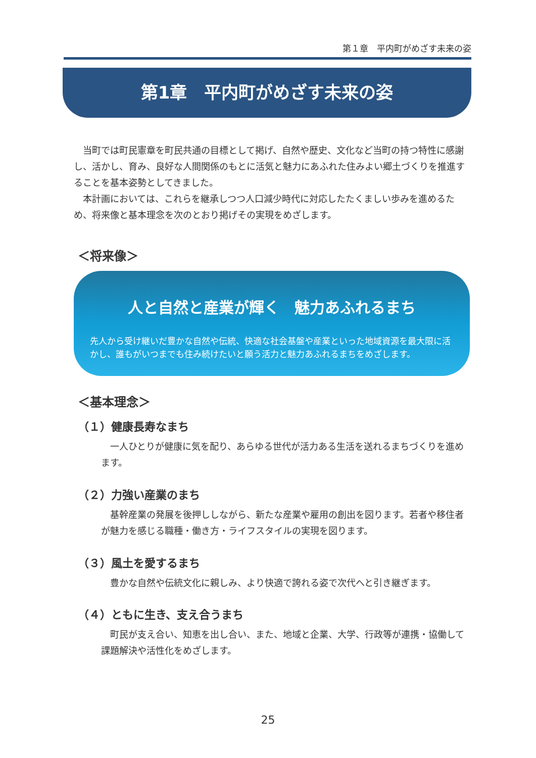第１章　平内町がめざす未来の姿
第1章　平内町がめざす未来の姿
当町では町民憲章を町民共通の目標として掲げ、自然や歴史、文化など当町の持つ特性に感謝し、活かし、育み、良好な人間関係のもとに活気と魅力にあふれた住みよい郷土づくりを推進することを基本姿勢としてきました。
本計画においては、これらを継承しつつ人口減少時代に対応したたくましい歩みを進めるため、将来像と基本理念を次のとおり掲げその実現をめざします。
＜将来像＞
人と自然と産業が輝く　魅力あふれるまち
先人から受け継いだ豊かな自然や伝統、快適な社会基盤や産業といった地域資源を最大限に活かし、誰もがいつまでも住み続けたいと願う活力と魅力あふれるまちをめざします。
＜基本理念＞
（１）健康長寿なまち
一人ひとりが健康に気を配り、あらゆる世代が活力ある生活を送れるまちづくりを進めます。
（２）力強い産業のまち
基幹産業の発展を後押ししながら、新たな産業や雇用の創出を図ります。若者や移住者が魅力を感じる職種・働き方・ライフスタイルの実現を図ります。
（３）風土を愛するまち
豊かな自然や伝統文化に親しみ、より快適で誇れる姿で次代へと引き継ぎます。
（４）ともに生き、支え合うまち
町民が支え合い、知恵を出し合い、また、地域と企業、大学、行政等が連携・協働して課題解決や活性化をめざします。
25